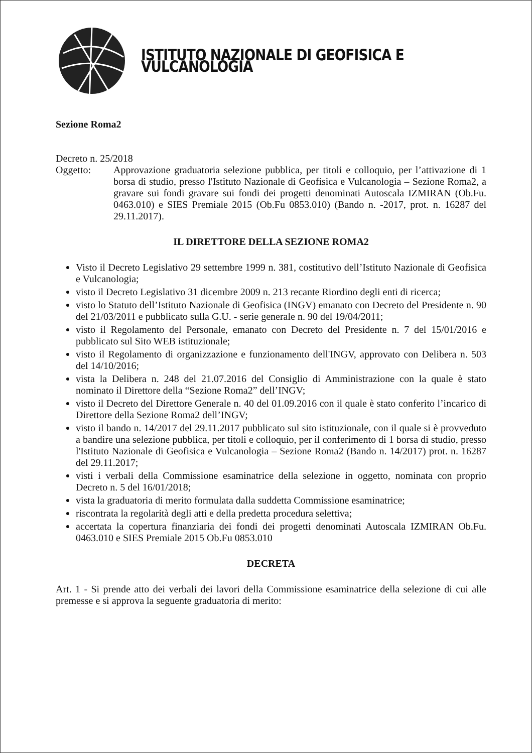ISTITUTO NAZIONALE DI GEOFISICA E VULCANOLOGIA
Sezione Roma2
Decreto n. 25/2018
Oggetto: Approvazione graduatoria selezione pubblica, per titoli e colloquio, per l’attivazione di 1 borsa di studio, presso l'Istituto Nazionale di Geofisica e Vulcanologia – Sezione Roma2, a gravare sui fondi gravare sui fondi dei progetti denominati Autoscala IZMIRAN (Ob.Fu. 0463.010) e SIES Premiale 2015 (Ob.Fu 0853.010) (Bando n. -2017, prot. n. 16287 del 29.11.2017).
IL DIRETTORE DELLA SEZIONE ROMA2
Visto il Decreto Legislativo 29 settembre 1999 n. 381, costitutivo dell’Istituto Nazionale di Geofisica e Vulcanologia;
visto il Decreto Legislativo 31 dicembre 2009 n. 213 recante Riordino degli enti di ricerca;
visto lo Statuto dell’Istituto Nazionale di Geofisica (INGV) emanato con Decreto del Presidente n. 90 del 21/03/2011 e pubblicato sulla G.U. - serie generale n. 90 del 19/04/2011;
visto il Regolamento del Personale, emanato con Decreto del Presidente n. 7 del 15/01/2016 e pubblicato sul Sito WEB istituzionale;
visto il Regolamento di organizzazione e funzionamento dell'INGV, approvato con Delibera n. 503 del 14/10/2016;
vista la Delibera n. 248 del 21.07.2016 del Consiglio di Amministrazione con la quale è stato nominato il Direttore della “Sezione Roma2” dell’INGV;
visto il Decreto del Direttore Generale n. 40 del 01.09.2016 con il quale è stato conferito l’incarico di Direttore della Sezione Roma2 dell’INGV;
visto il bando n. 14/2017 del 29.11.2017 pubblicato sul sito istituzionale, con il quale si è provveduto a bandire una selezione pubblica, per titoli e colloquio, per il conferimento di 1 borsa di studio, presso l'Istituto Nazionale di Geofisica e Vulcanologia – Sezione Roma2 (Bando n. 14/2017) prot. n. 16287 del 29.11.2017;
visti i verbali della Commissione esaminatrice della selezione in oggetto, nominata con proprio Decreto n. 5 del 16/01/2018;
vista la graduatoria di merito formulata dalla suddetta Commissione esaminatrice;
riscontrata la regolarità degli atti e della predetta procedura selettiva;
accertata la copertura finanziaria dei fondi dei progetti denominati Autoscala IZMIRAN Ob.Fu. 0463.010 e SIES Premiale 2015 Ob.Fu 0853.010
DECRETA
Art. 1 - Si prende atto dei verbali dei lavori della Commissione esaminatrice della selezione di cui alle premesse e si approva la seguente graduatoria di merito: